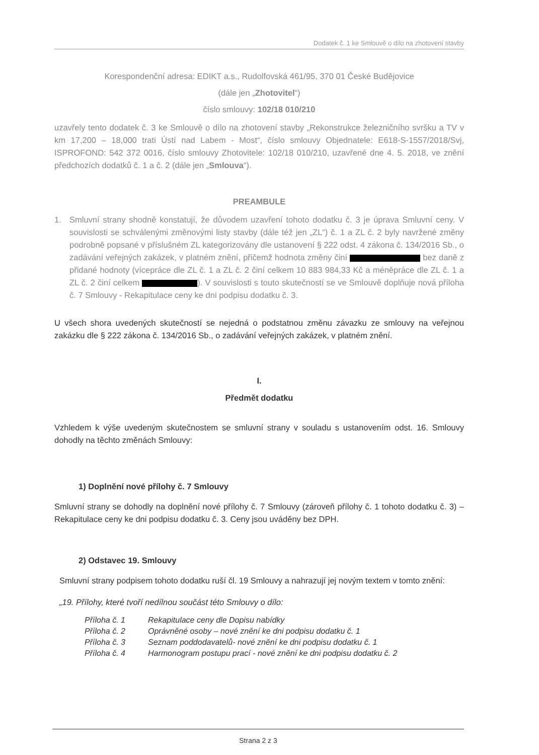Dodatek č. 1 ke Smlouvě o dílo na zhotovení stavby
Korespondenční adresa: EDIKT a.s., Rudolfovská 461/95, 370 01 České Budějovice
(dále jen „Zhotovitel“)
číslo smlouvy: 102/18 010/210
uzavřely tento dodatek č. 3 ke Smlouvě o dílo na zhotovení stavby „Rekonstrukce železničního svršku a TV v km 17,200 – 18,000 trati Ústí nad Labem - Most“, číslo smlouvy Objednatele: E618-S-1557/2018/Svj, ISPROFOND: 542 372 0016, číslo smlouvy Zhotovitele: 102/18 010/210, uzavřené dne 4. 5. 2018, ve znění předchozích dodatků č. 1 a č. 2 (dále jen „Smlouva“).
PREAMBULE
1. Smluvní strany shodně konstatují, že důvodem uzavření tohoto dodatku č. 3 je úprava Smluvní ceny. V souvislosti se schválenými změnovými listy stavby (dále též jen „ZL“) č. 1 a ZL č. 2 byly navržené změny podrobně popsané v příslušném ZL kategorizovány dle ustanovení § 222 odst. 4 zákona č. 134/2016 Sb., o zadávání veřejných zakázek, v platném znění, přičemž hodnota změny činí bez daně z přidané hodnoty (vícepráce dle ZL č. 1 a ZL č. 2 činí celkem 10 883 984,33 Kč a méněpráce dle ZL č. 1 a ZL č. 2 činí celkem ). V souvislosti s touto skutečností se ve Smlouvě doplňuje nová příloha č. 7 Smlouvy - Rekapitulace ceny ke dni podpisu dodatku č. 3.
U všech shora uvedených skutečností se nejedná o podstatnou změnu závazku ze smlouvy na veřejnou zakázku dle § 222 zákona č. 134/2016 Sb., o zadávání veřejných zakázek, v platném znění.
I.
Předmět dodatku
Vzhledem k výše uvedeným skutečnostem se smluvní strany v souladu s ustanovením odst. 16. Smlouvy dohodly na těchto změnách Smlouvy:
1) Doplnění nové přílohy č. 7 Smlouvy
Smluvní strany se dohodly na doplnění nové přílohy č. 7 Smlouvy (zároveň přílohy č. 1 tohoto dodatku č. 3) – Rekapitulace ceny ke dni podpisu dodatku č. 3. Ceny jsou uváděny bez DPH.
2) Odstavec 19. Smlouvy
Smluvní strany podpisem tohoto dodatku ruší čl. 19 Smlouvy a nahrazují jej novým textem v tomto znění:
„19. Přílohy, které tvoří nedílnou součást této Smlouvy o dílo:
| Příloha č. 1 | Rekapitulace ceny dle Dopisu nabídky |
| Příloha č. 2 | Oprávněné osoby – nové znění ke dni podpisu dodatku č. 1 |
| Příloha č. 3 | Seznam poddodavatelů- nové znění ke dni podpisu dodatku č. 1 |
| Příloha č. 4 | Harmonogram postupu prací - nové znění ke dni podpisu dodatku č. 2 |
Strana 2 z 3